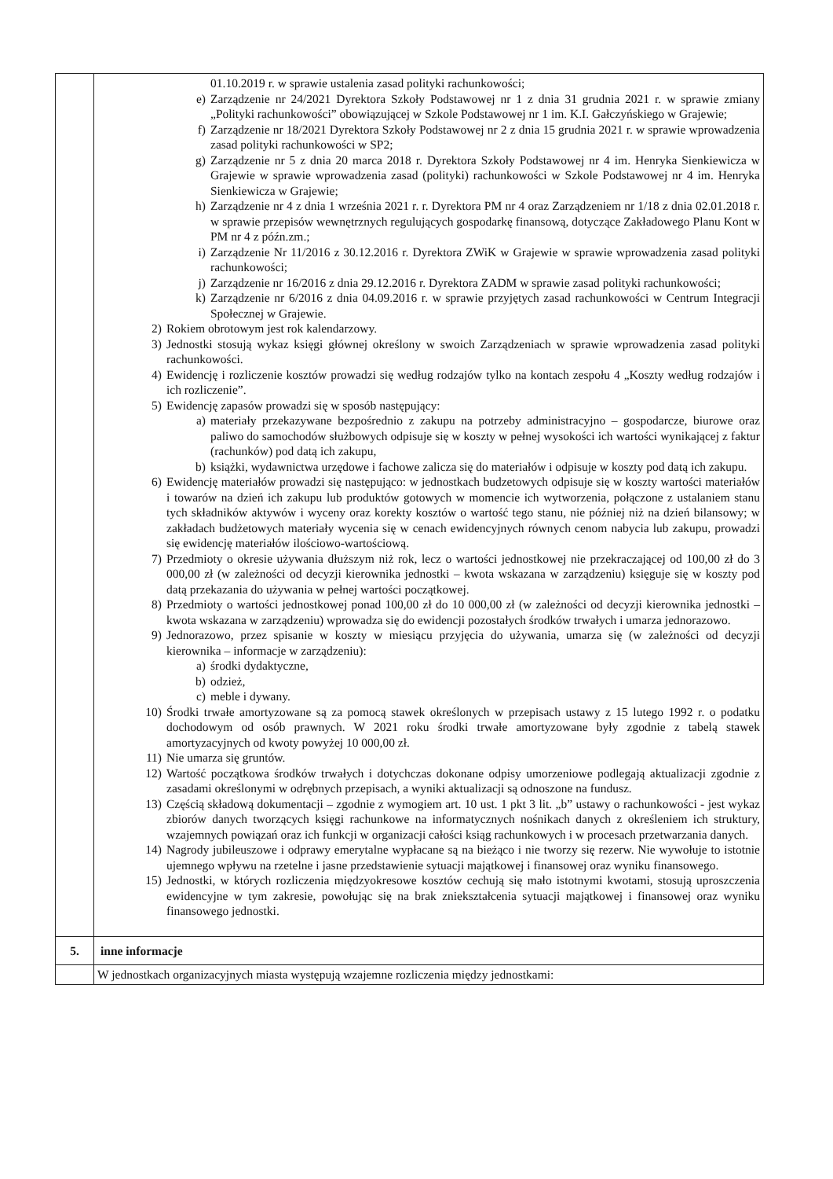| | 01.10.2019 r. w sprawie ustalenia zasad polityki rachunkowości; e) Zarządzenie nr 24/2021 Dyrektora Szkoły Podstawowej nr 1 z dnia 31 grudnia 2021 r. w sprawie zmiany „Polityki rachunkowości” obowiązującej w Szkole Podstawowej nr 1 im. K.I. Gałczyńskiego w Grajewie; f) Zarządzenie nr 18/2021 Dyrektora Szkoły Podstawowej nr 2 z dnia 15 grudnia 2021 r. w sprawie wprowadzenia zasad polityki rachunkowości w SP2; g) Zarządzenie nr 5 z dnia 20 marca 2018 r. Dyrektora Szkoły Podstawowej nr 4 im. Henryka Sienkiewicza w Grajewie w sprawie wprowadzenia zasad (polityki) rachunkowości w Szkole Podstawowej nr 4 im. Henryka Sienkiewicza w Grajewie; h) Zarządzenie nr 4 z dnia 1 września 2021 r. r. Dyrektora PM nr 4 oraz Zarządzeniem nr 1/18 z dnia 02.01.2018 r. w sprawie przepisów wewnętrznych regulujących gospodarkę finansową, dotyczące Zakładowego Planu Kont w PM nr 4 z późn.zm.; i) Zarządzenie Nr 11/2016 z 30.12.2016 r. Dyrektora ZWiK w Grajewie w sprawie wprowadzenia zasad polityki rachunkowości; j) Zarządzenie nr 16/2016 z dnia 29.12.2016 r. Dyrektora ZADM w sprawie zasad polityki rachunkowości; k) Zarządzenie nr 6/2016 z dnia 04.09.2016 r. w sprawie przyjętych zasad rachunkowości w Centrum Integracji Społecznej w Grajewie. 2) Rokiem obrotowym jest rok kalendarzowy. 3) Jednostki stosują wykaz księgi głównej określony w swoich Zarządzeniach w sprawie wprowadzenia zasad polityki rachunkowości. 4) Ewidencję i rozliczenie kosztów prowadzi się według rodzajów tylko na kontach zespołu 4 „Koszty według rodzajów i ich rozliczenie”. 5) Ewidencję zapasów prowadzi się w sposób następujący: a) materiały przekazywane bezpośrednio z zakupu na potrzeby administracyjno – gospodarcze, biurowe oraz paliwo do samochodów służbowych odpisuje się w koszty w pełnej wysokości ich wartości wynikającej z faktur (rachunków) pod datą ich zakupu, b) książki, wydawnictwa urzędowe i fachowe zalicza się do materiałów i odpisuje w koszty pod datą ich zakupu. 6) Ewidencję materiałów prowadzi się następująco: w jednostkach budzetowych odpisuje się w koszty wartości materiałów i towarów na dzień ich zakupu lub produktów gotowych w momencie ich wytworzenia, połączone z ustalaniem stanu tych składników aktywów i wyceny oraz korekty kosztów o wartość tego stanu, nie później niż na dzień bilansowy; w zakładach budżetowych materiały wycenia się w cenach ewidencyjnych równych cenom nabycia lub zakupu, prowadzi się ewidencję materiałów ilościowo-wartościową. 7) Przedmioty o okresie używania dłuższym niż rok, lecz o wartości jednostkowej nie przekraczającej od 100,00 zł do 3 000,00 zł (w zależności od decyzji kierownika jednostki – kwota wskazana w zarządzeniu) księguje się w koszty pod datą przekazania do używania w pełnej wartości początkowej. 8) Przedmioty o wartości jednostkowej ponad 100,00 zł do 10 000,00 zł (w zależności od decyzji kierownika jednostki – kwota wskazana w zarządzeniu) wprowadza się do ewidencji pozostałych środków trwałych i umarza jednorazowo. 9) Jednorazowo, przez spisanie w koszty w miesiącu przyjęcia do używania, umarza się (w zależności od decyzji kierownika – informacje w zarządzeniu): a) środki dydaktyczne, b) odzież, c) meble i dywany. 10) Środki trwałe amortyzowane są za pomocą stawek określonych w przepisach ustawy z 15 lutego 1992 r. o podatku dochodowym od osób prawnych. W 2021 roku środki trwałe amortyzowane były zgodnie z tabelą stawek amortyzacyjnych od kwoty powyżej 10 000,00 zł. 11) Nie umarza się gruntów. 12) Wartość początkowa środków trwałych i dotychczas dokonane odpisy umorzeniowe podlegają aktualizacji zgodnie z zasadami określonymi w odrębnych przepisach, a wyniki aktualizacji są odnoszone na fundusz. 13) Częścią składową dokumentacji – zgodnie z wymogiem art. 10 ust. 1 pkt 3 lit. „b” ustawy o rachunkowości - jest wykaz zbiorów danych tworzących księgi rachunkowe na informatycznych nośnikach danych z określeniem ich struktury, wzajemnych powiązań oraz ich funkcji w organizacji całości ksiąg rachunkowych i w procesach przetwarzania danych. 14) Nagrody jubileuszowe i odprawy emerytalne wypłacane są na bieżąco i nie tworzy się rezerw. Nie wywołuje to istotnie ujemnego wpływu na rzetelne i jasne przedstawienie sytuacji majątkowej i finansowej oraz wyniku finansowego. 15) Jednostki, w których rozliczenia międzyokresowe kosztów cechują się mało istotnymi kwotami, stosują uproszczenia ewidencyjne w tym zakresie, powołując się na brak zniekształcenia sytuacji majątkowej i finansowej oraz wyniku finansowego jednostki. |
| 5. | inne informacje |
| | W jednostkach organizacyjnych miasta występują wzajemne rozliczenia między jednostkami: |